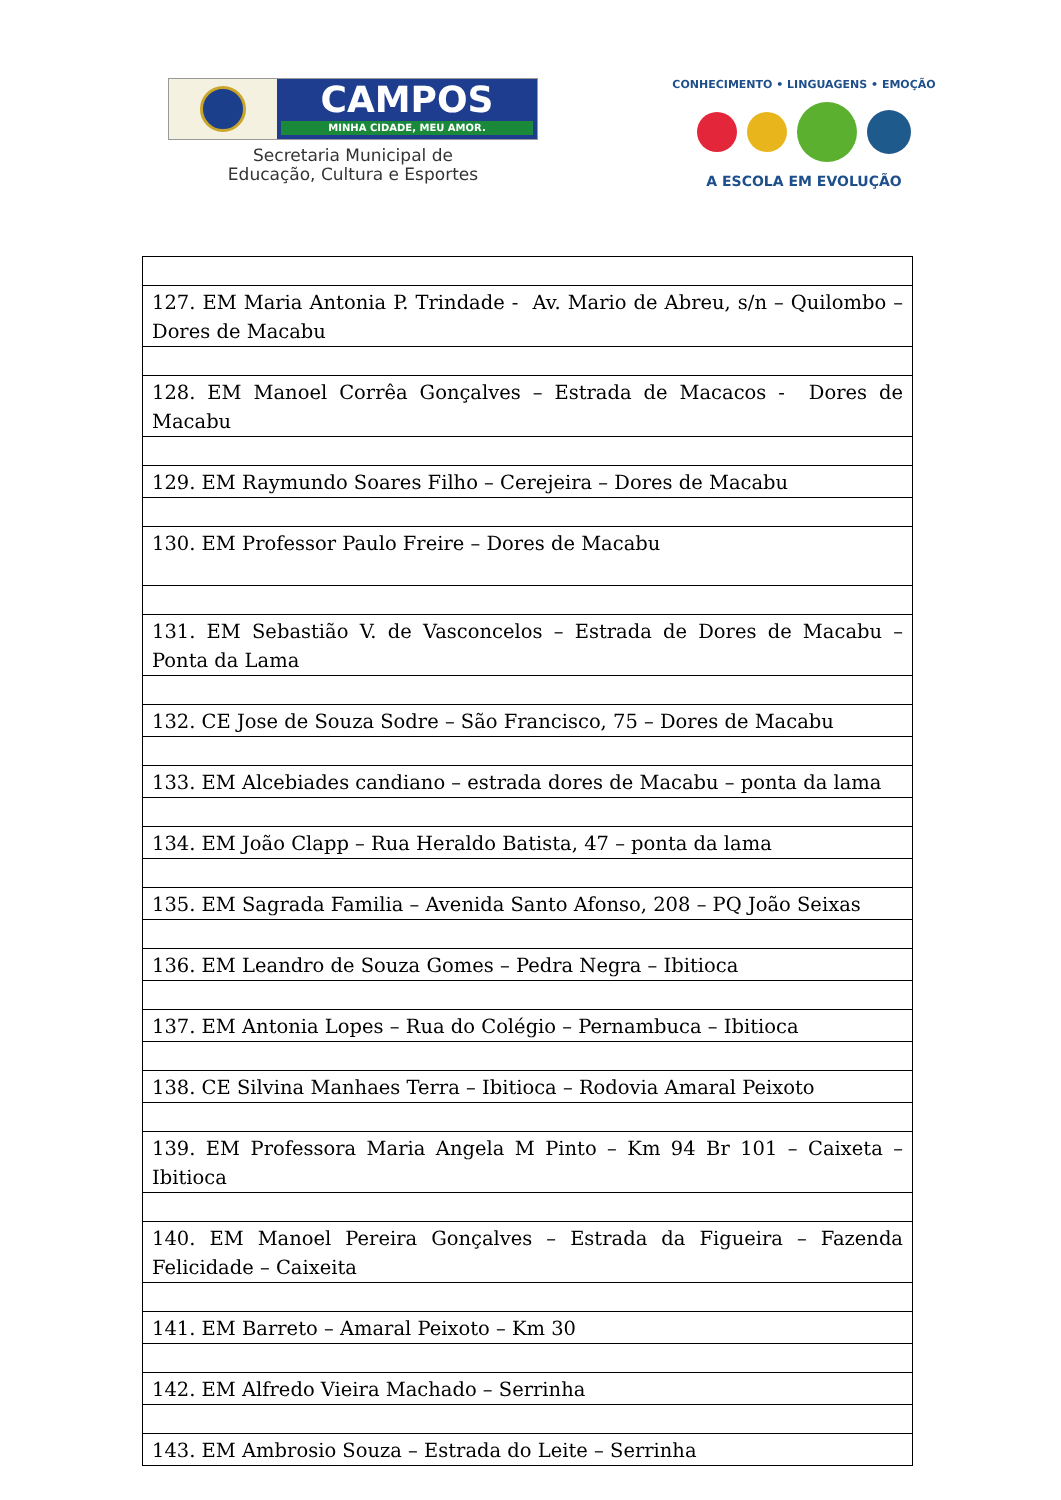CAMPOS
MINHA CIDADE, MEU AMOR.
Secretaria Municipal de
Educação, Cultura e Esportes
CONHECIMENTO • LINGUAGENS • EMOÇÃO
A ESCOLA EM EVOLUÇÃO
| 127. EM Maria Antonia P. Trindade - Av. Mario de Abreu, s/n – Quilombo – Dores de Macabu |
| 128. EM Manoel Corrêa Gonçalves – Estrada de Macacos - Dores de Macabu |
| 129. EM Raymundo Soares Filho – Cerejeira – Dores de Macabu |
| 130. EM Professor Paulo Freire – Dores de Macabu |
| 131. EM Sebastião V. de Vasconcelos – Estrada de Dores de Macabu – Ponta da Lama |
| 132. CE Jose de Souza Sodre – São Francisco, 75 – Dores de Macabu |
| 133. EM Alcebiades candiano – estrada dores de Macabu – ponta da lama |
| 134. EM João Clapp – Rua Heraldo Batista, 47 – ponta da lama |
| 135. EM Sagrada Familia – Avenida Santo Afonso, 208 – PQ João Seixas |
| 136. EM Leandro de Souza Gomes – Pedra Negra – Ibitioca |
| 137. EM Antonia Lopes – Rua do Colégio – Pernambuca – Ibitioca |
| 138. CE Silvina Manhaes Terra – Ibitioca – Rodovia Amaral Peixoto |
| 139. EM Professora Maria Angela M Pinto – Km 94 Br 101 – Caixeta – Ibitioca |
| 140. EM Manoel Pereira Gonçalves – Estrada da Figueira – Fazenda Felicidade – Caixeita |
| 141. EM Barreto – Amaral Peixoto – Km 30 |
| 142. EM Alfredo Vieira Machado – Serrinha |
| 143. EM Ambrosio Souza – Estrada do Leite – Serrinha |